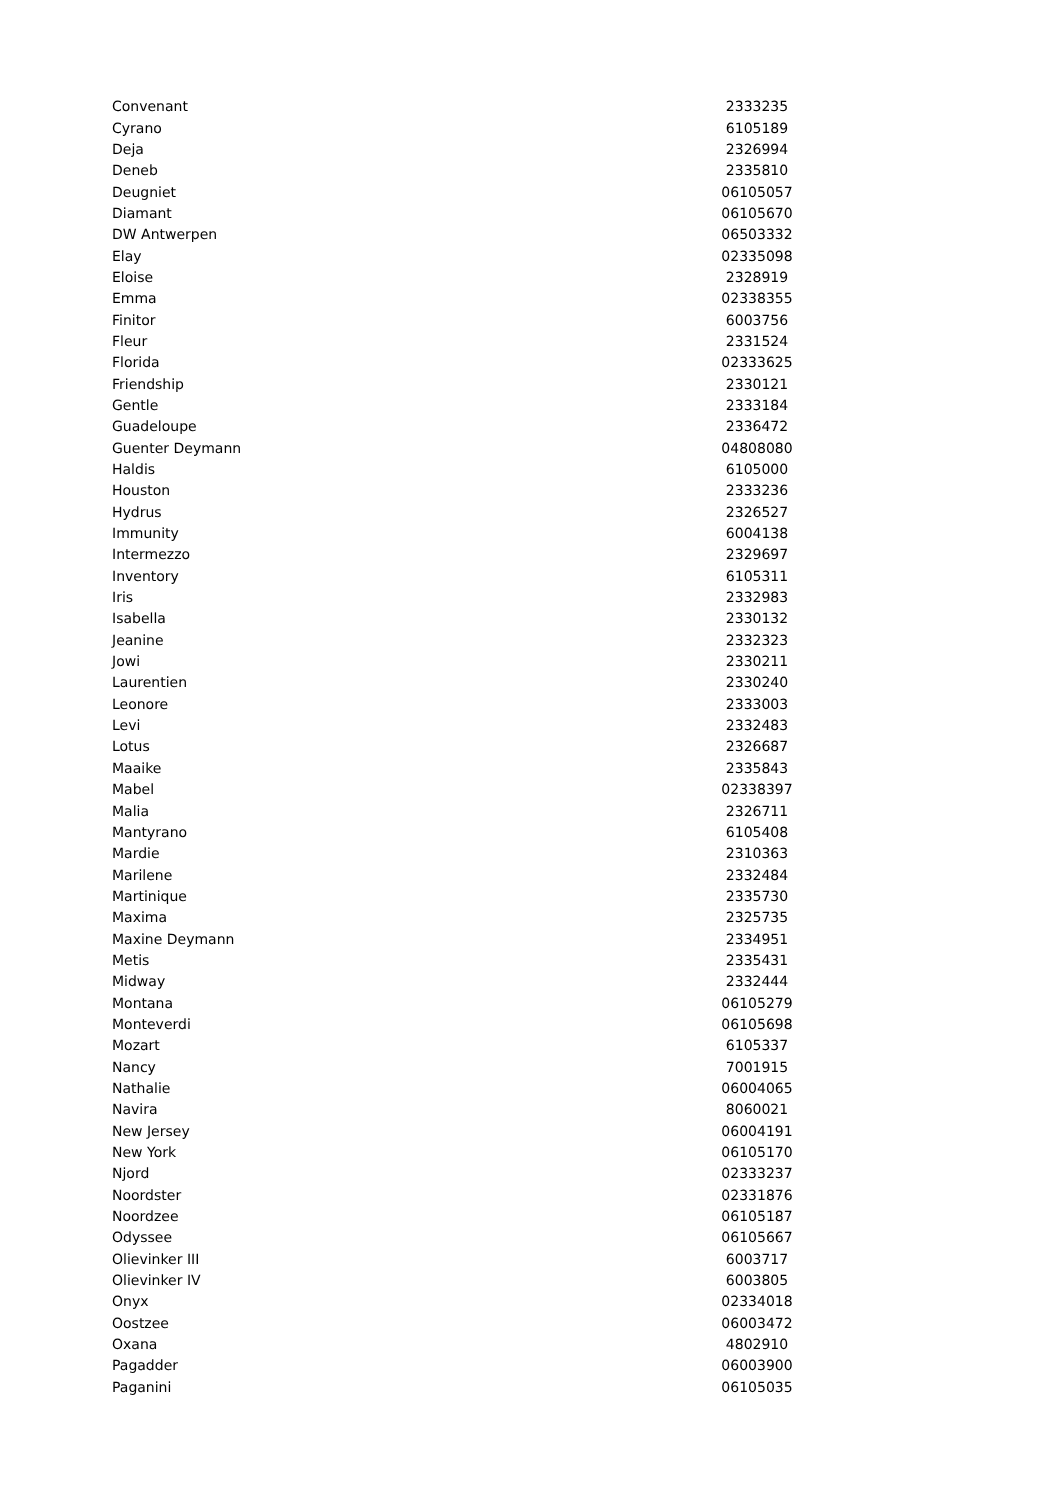| Convenant | 2333235 |
| Cyrano | 6105189 |
| Deja | 2326994 |
| Deneb | 2335810 |
| Deugniet | 06105057 |
| Diamant | 06105670 |
| DW Antwerpen | 06503332 |
| Elay | 02335098 |
| Eloise | 2328919 |
| Emma | 02338355 |
| Finitor | 6003756 |
| Fleur | 2331524 |
| Florida | 02333625 |
| Friendship | 2330121 |
| Gentle | 2333184 |
| Guadeloupe | 2336472 |
| Guenter Deymann | 04808080 |
| Haldis | 6105000 |
| Houston | 2333236 |
| Hydrus | 2326527 |
| Immunity | 6004138 |
| Intermezzo | 2329697 |
| Inventory | 6105311 |
| Iris | 2332983 |
| Isabella | 2330132 |
| Jeanine | 2332323 |
| Jowi | 2330211 |
| Laurentien | 2330240 |
| Leonore | 2333003 |
| Levi | 2332483 |
| Lotus | 2326687 |
| Maaike | 2335843 |
| Mabel | 02338397 |
| Malia | 2326711 |
| Mantyrano | 6105408 |
| Mardie | 2310363 |
| Marilene | 2332484 |
| Martinique | 2335730 |
| Maxima | 2325735 |
| Maxine Deymann | 2334951 |
| Metis | 2335431 |
| Midway | 2332444 |
| Montana | 06105279 |
| Monteverdi | 06105698 |
| Mozart | 6105337 |
| Nancy | 7001915 |
| Nathalie | 06004065 |
| Navira | 8060021 |
| New Jersey | 06004191 |
| New York | 06105170 |
| Njord | 02333237 |
| Noordster | 02331876 |
| Noordzee | 06105187 |
| Odyssee | 06105667 |
| Olievinker III | 6003717 |
| Olievinker IV | 6003805 |
| Onyx | 02334018 |
| Oostzee | 06003472 |
| Oxana | 4802910 |
| Pagadder | 06003900 |
| Paganini | 06105035 |